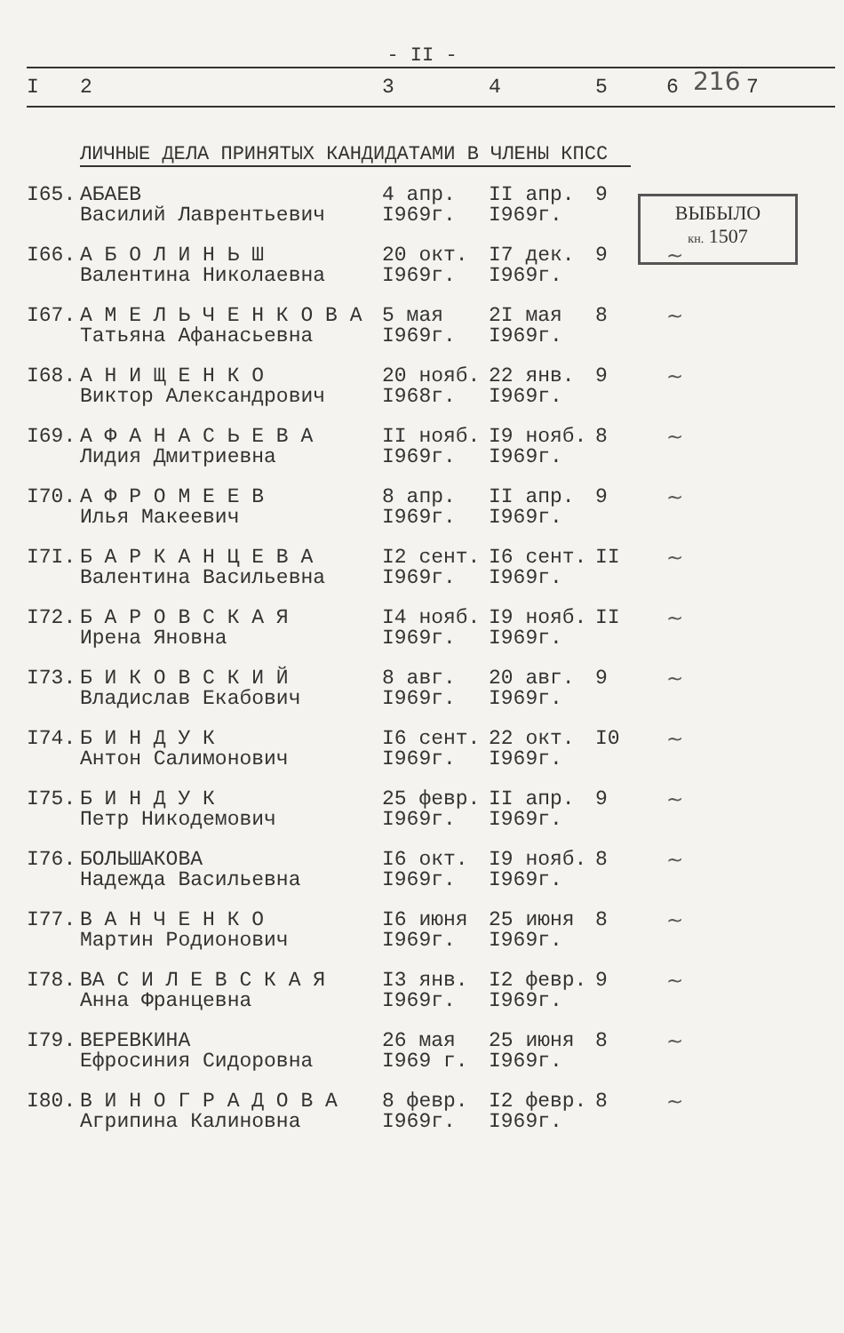- II -
216
ВЫБЫЛО
кн. 1507
| I | 2 | 3 | 4 | 5 | 6 | 7 |
| --- | --- | --- | --- | --- | --- | --- |
ЛИЧНЫЕ ДЕЛА ПРИНЯТЫХ КАНДИДАТАМИ В ЧЛЕНЫ КПСС
| I65. | АБАЕВ Василий Лаврентьевич | 4 апр. I969г. | II апр. I969г. | 9 | |
| I66. | А Б О Л И Н Ь Ш Валентина Николаевна | 20 окт. I969г. | I7 дек. I969г. | 9 | ~ |
| I67. | А М Е Л Ь Ч Е Н К О В А Татьяна Афанасьевна | 5 мая I969г. | 2I мая I969г. | 8 | ~ |
| I68. | А Н И Щ Е Н К О Виктор Александрович | 20 нояб. I968г. | 22 янв. I969г. | 9 | ~ |
| I69. | А Ф А Н А С Ь Е В А Лидия Дмитриевна | II нояб. I969г. | I9 нояб. I969г. | 8 | ~ |
| I70. | А Ф Р О М Е Е В Илья Макеевич | 8 апр. I969г. | II апр. I969г. | 9 | ~ |
| I7I. | Б А Р К А Н Ц Е В А Валентина Васильевна | I2 сент. I969г. | I6 сент. I969г. | II | ~ |
| I72. | Б А Р О В С К А Я Ирена Яновна | I4 нояб. I969г. | I9 нояб. I969г. | II | ~ |
| I73. | Б И К О В С К И Й Владислав Екабович | 8 авг. I969г. | 20 авг. I969г. | 9 | ~ |
| I74. | Б И Н Д У К Антон Салимонович | I6 сент. I969г. | 22 окт. I969г. | I0 | ~ |
| I75. | Б И Н Д У К Петр Никодемович | 25 февр. I969г. | II апр. I969г. | 9 | ~ |
| I76. | БОЛЬШАКОВА Надежда Васильевна | I6 окт. I969г. | I9 нояб. I969г. | 8 | ~ |
| I77. | В А Н Ч Е Н К О Мартин Родионович | I6 июня I969г. | 25 июня I969г. | 8 | ~ |
| I78. | ВА С И Л Е В С К А Я Анна Францевна | I3 янв. I969г. | I2 февр. I969г. | 9 | ~ |
| I79. | ВЕРЕВКИНА Ефросиния Сидоровна | 26 мая I969 г. | 25 июня I969г. | 8 | ~ |
| I80. | В И Н О Г Р А Д О В А Агрипина Калиновна | 8 февр. I969г. | I2 февр. I969г. | 8 | ~ |